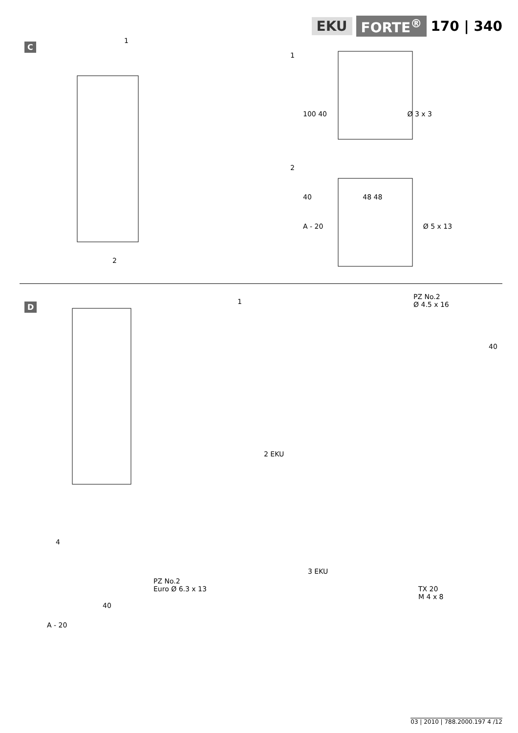EKU FORTE<sup>®</sup> 170 | 340
C
1
1
100 40 Ø 3 x 3
2
40 48 48
A - 20 Ø 5 x 13
2
D 1
PZ No.2
Ø 4.5 x 16
40
2 EKU
4
3 EKU
PZ No.2
Euro Ø 6.3 x 13
TX 20
M 4 x 8
40
A - 20
03 | 2010 | 788.2000.197 4 /12